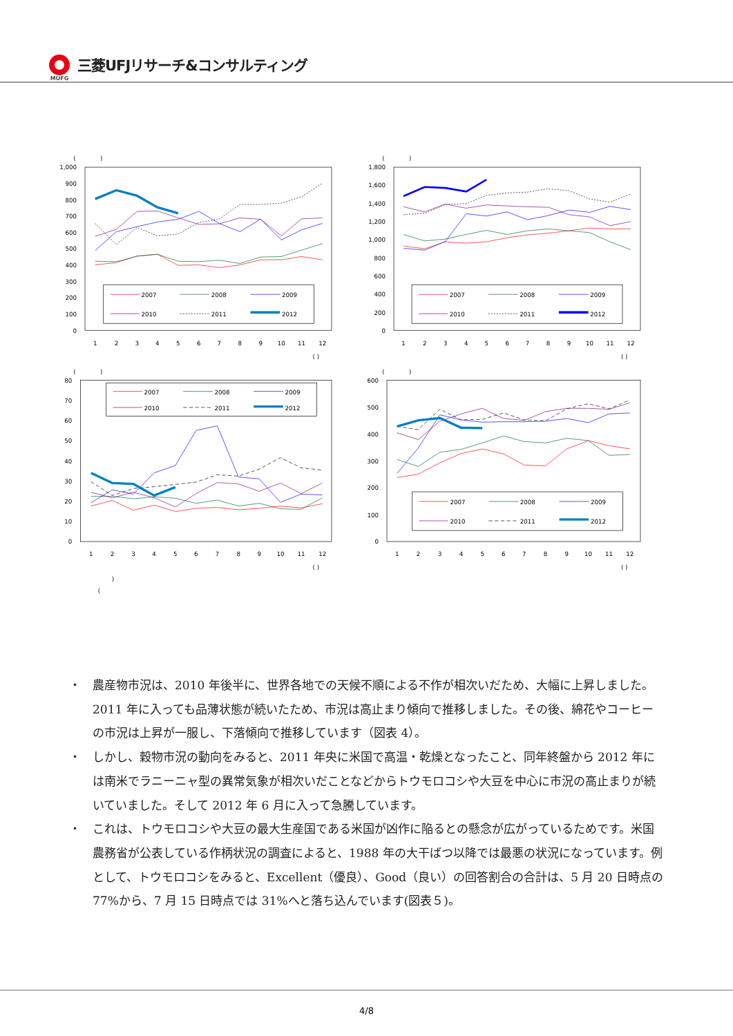MUFG
三菱UFJリサーチ&コンサルティング
(
)
1,000
900
800
700
600
500
400
300
200
100
0
1
2
3
4
5
6
7
8
9
10
11
12
( )
2007
2008
2009
2010
2011
2012
(
)
1,800
1,600
1,400
1,200
1,000
800
600
400
200
0
1
2
3
4
5
6
7
8
9
10
11
12
( )
2007
2008
2009
2010
2011
2012
(
)
80
70
60
50
40
30
20
10
0
1
2
3
4
5
6
7
8
9
10
11
12
( )
)
(
2007
2008
2009
2010
2011
2012
(
)
600
500
400
300
200
100
0
1
2
3
4
5
6
7
8
9
10
11
12
( )
2007
2008
2009
2010
2011
2012
・ 農産物市況は、2010 年後半に、世界各地での天候不順による不作が相次いだため、大幅に上昇しました。2011 年に入っても品薄状態が続いたため、市況は高止まり傾向で推移しました。その後、綿花やコーヒーの市況は上昇が一服し、下落傾向で推移しています（図表 4）。
・ しかし、穀物市況の動向をみると、2011 年央に米国で高温・乾燥となったこと、同年終盤から 2012 年には南米でラニーニャ型の異常気象が相次いだことなどからトウモロコシや大豆を中心に市況の高止まりが続いていました。そして 2012 年 6 月に入って急騰しています。
・ これは、トウモロコシや大豆の最大生産国である米国が凶作に陥るとの懸念が広がっているためです。米国農務省が公表している作柄状況の調査によると、1988 年の大干ばつ以降では最悪の状況になっています。例として、トウモロコシをみると、Excellent（優良）、Good（良い）の回答割合の合計は、5 月 20 日時点の 77%から、7 月 15 日時点では 31%へと落ち込んでいます(図表５)。
4/8